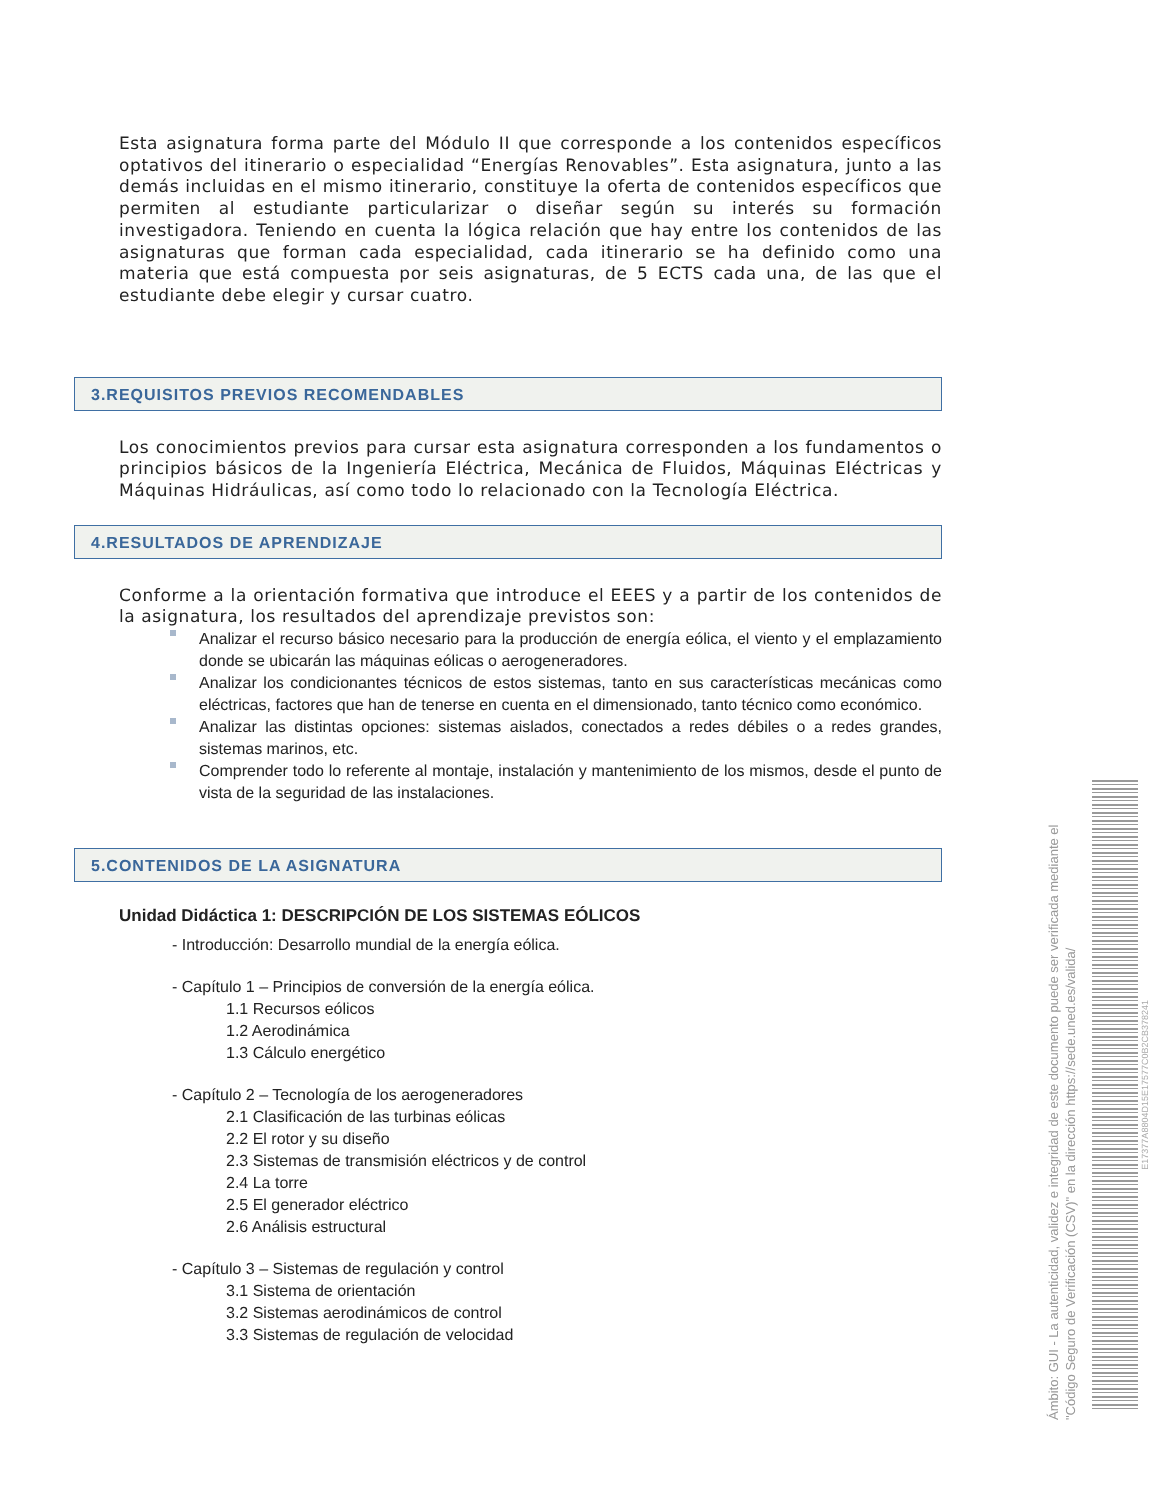Esta asignatura forma parte del Módulo II que corresponde a los contenidos específicos optativos del itinerario o especialidad “Energías Renovables”. Esta asignatura, junto a las demás incluidas en el mismo itinerario, constituye la oferta de contenidos específicos que permiten al estudiante particularizar o diseñar según su interés su formación investigadora. Teniendo en cuenta la lógica relación que hay entre los contenidos de las asignaturas que forman cada especialidad, cada itinerario se ha definido como una materia que está compuesta por seis asignaturas, de 5 ECTS cada una, de las que el estudiante debe elegir y cursar cuatro.
3.REQUISITOS PREVIOS RECOMENDABLES
Los conocimientos previos para cursar esta asignatura corresponden a los fundamentos o principios básicos de la Ingeniería Eléctrica, Mecánica de Fluidos, Máquinas Eléctricas y Máquinas Hidráulicas, así como todo lo relacionado con la Tecnología Eléctrica.
4.RESULTADOS DE APRENDIZAJE
Conforme a la orientación formativa que introduce el EEES y a partir de los contenidos de la asignatura, los resultados del aprendizaje previstos son:
Analizar el recurso básico necesario para la producción de energía eólica, el viento y el emplazamiento donde se ubicarán las máquinas eólicas o aerogeneradores.
Analizar los condicionantes técnicos de estos sistemas, tanto en sus características mecánicas como eléctricas, factores que han de tenerse en cuenta en el dimensionado, tanto técnico como económico.
Analizar las distintas opciones: sistemas aislados, conectados a redes débiles o a redes grandes, sistemas marinos, etc.
Comprender todo lo referente al montaje, instalación y mantenimiento de los mismos, desde el punto de vista de la seguridad de las instalaciones.
5.CONTENIDOS DE LA ASIGNATURA
Unidad Didáctica 1: DESCRIPCIÓN DE LOS SISTEMAS EÓLICOS
- Introducción: Desarrollo mundial de la energía eólica.
- Capítulo 1 – Principios de conversión de la energía eólica.
1.1 Recursos eólicos
1.2 Aerodinámica
1.3 Cálculo energético
- Capítulo 2 – Tecnología de los aerogeneradores
2.1 Clasificación de las turbinas eólicas
2.2 El rotor y su diseño
2.3 Sistemas de transmisión eléctricos y de control
2.4 La torre
2.5 El generador eléctrico
2.6 Análisis estructural
- Capítulo 3 – Sistemas de regulación y control
3.1 Sistema de orientación
3.2 Sistemas aerodinámicos de control
3.3 Sistemas de regulación de velocidad
Ámbito: GUI - La autenticidad, validez e integridad de este documento puede ser verificada mediante el "Código Seguro de Verificación (CSV)" en la dirección https://sede.uned.es/valida/
E17377A8804D15E17577C0B2CB378241